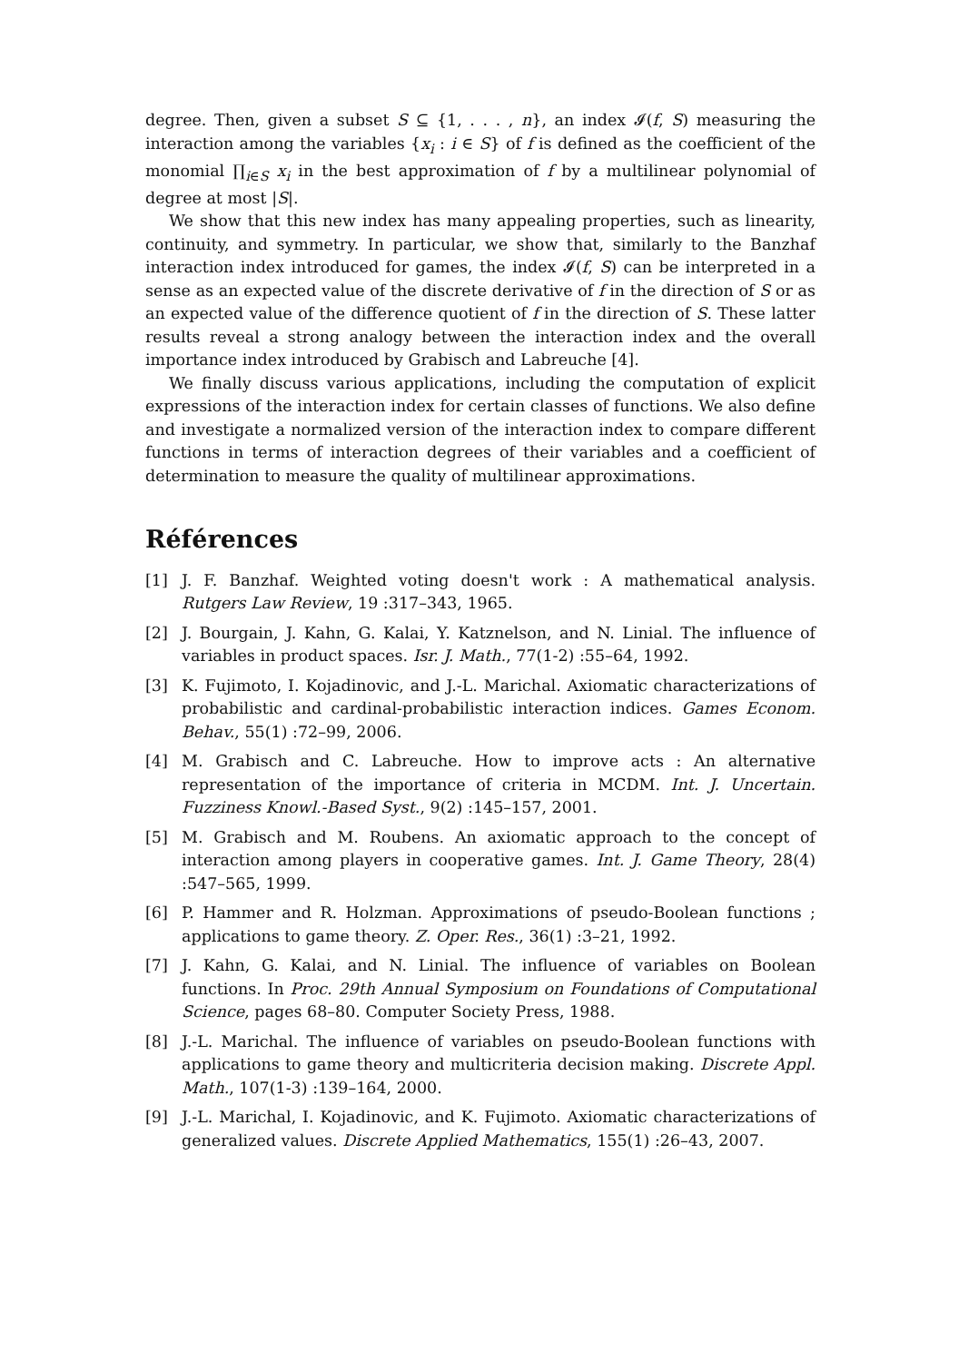degree. Then, given a subset S ⊆ {1, . . . , n}, an index 𝓘(f, S) measuring the interaction among the variables {x<sub>i</sub> : i ∈ S} of f is defined as the coefficient of the monomial ∏<sub>i∈S</sub> x<sub>i</sub> in the best approximation of f by a multilinear polynomial of degree at most |S|.
We show that this new index has many appealing properties, such as linearity, continuity, and symmetry. In particular, we show that, similarly to the Banzhaf interaction index introduced for games, the index 𝓘(f, S) can be interpreted in a sense as an expected value of the discrete derivative of f in the direction of S or as an expected value of the difference quotient of f in the direction of S. These latter results reveal a strong analogy between the interaction index and the overall importance index introduced by Grabisch and Labreuche [4].
We finally discuss various applications, including the computation of explicit expressions of the interaction index for certain classes of functions. We also define and investigate a normalized version of the interaction index to compare different functions in terms of interaction degrees of their variables and a coefficient of determination to measure the quality of multilinear approximations.
Références
[1] J. F. Banzhaf. Weighted voting doesn't work : A mathematical analysis. Rutgers Law Review, 19 :317–343, 1965.
[2] J. Bourgain, J. Kahn, G. Kalai, Y. Katznelson, and N. Linial. The influence of variables in product spaces. Isr. J. Math., 77(1-2) :55–64, 1992.
[3] K. Fujimoto, I. Kojadinovic, and J.-L. Marichal. Axiomatic characterizations of probabilistic and cardinal-probabilistic interaction indices. Games Econom. Behav., 55(1) :72–99, 2006.
[4] M. Grabisch and C. Labreuche. How to improve acts : An alternative representation of the importance of criteria in MCDM. Int. J. Uncertain. Fuzziness Knowl.-Based Syst., 9(2) :145–157, 2001.
[5] M. Grabisch and M. Roubens. An axiomatic approach to the concept of interaction among players in cooperative games. Int. J. Game Theory, 28(4) :547–565, 1999.
[6] P. Hammer and R. Holzman. Approximations of pseudo-Boolean functions ; applications to game theory. Z. Oper. Res., 36(1) :3–21, 1992.
[7] J. Kahn, G. Kalai, and N. Linial. The influence of variables on Boolean functions. In Proc. 29th Annual Symposium on Foundations of Computational Science, pages 68–80. Computer Society Press, 1988.
[8] J.-L. Marichal. The influence of variables on pseudo-Boolean functions with applications to game theory and multicriteria decision making. Discrete Appl. Math., 107(1-3) :139–164, 2000.
[9] J.-L. Marichal, I. Kojadinovic, and K. Fujimoto. Axiomatic characterizations of generalized values. Discrete Applied Mathematics, 155(1) :26–43, 2007.